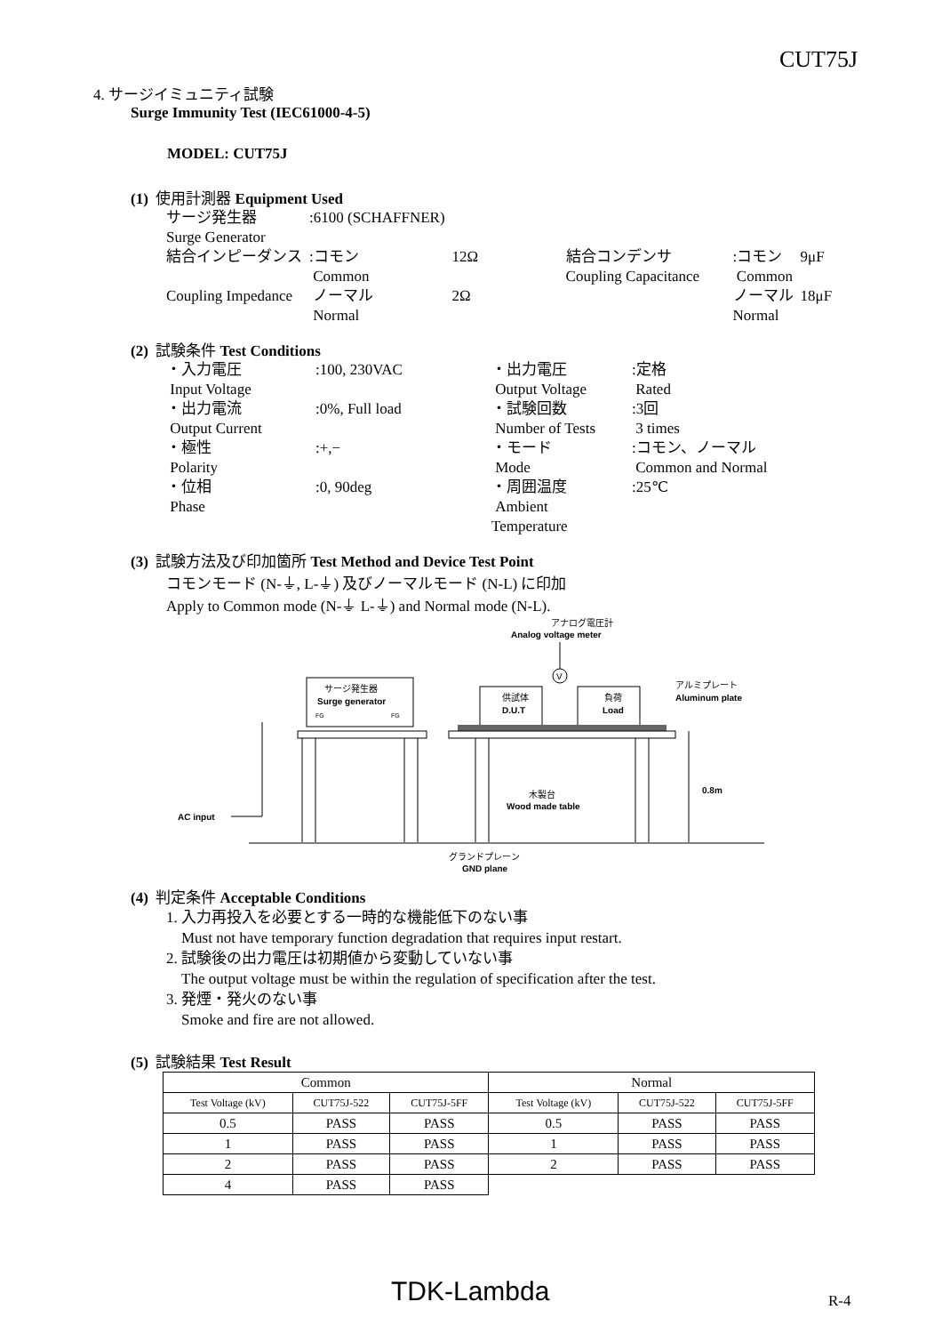CUT75J
4. サージイミュニティ試験
Surge Immunity Test (IEC61000-4-5)
MODEL: CUT75J
(1) 使用計測器 Equipment Used
| サージ発生器 | :6100 (SCHAFFNER) | | | | |
| Surge Generator | | | | | |
| 結合インピーダンス | :コモン Common | 12Ω | 結合コンデンサ Coupling Capacitance | :コモン Common | 9μF |
| Coupling Impedance | ノーマル Normal | 2Ω | | ノーマル Normal | 18μF |
(2) 試験条件 Test Conditions
| ・入力電圧 Input Voltage | :100, 230VAC | ・出力電圧 Output Voltage | :定格 Rated |
| ・出力電流 Output Current | :0%, Full load | ・試験回数 Number of Tests | :3回 3 times |
| ・極性 Polarity | :+,− | ・モード Mode | :コモン、ノーマル Common and Normal |
| ・位相 Phase | :0, 90deg | ・周囲温度 Ambient Temperature | :25℃ |
(3) 試験方法及び印加箇所 Test Method and Device Test Point
コモンモード (N-⏚, L-⏚) 及びノーマルモード (N-L) に印加
Apply to Common mode (N-⏚ L-⏚) and Normal mode (N-L).
アナログ電圧計
Analog voltage meter
V
サージ発生器
Surge generator
FG
FG
供試体
D.U.T
負荷
Load
アルミプレート
Aluminum plate
木製台
Wood made table
0.8m
AC input
グランドプレーン
GND plane
(4) 判定条件 Acceptable Conditions
1. 入力再投入を必要とする一時的な機能低下のない事
Must not have temporary function degradation that requires input restart.
2. 試験後の出力電圧は初期値から変動していない事
The output voltage must be within the regulation of specification after the test.
3. 発煙・発火のない事
Smoke and fire are not allowed.
(5) 試験結果 Test Result
| Common | | | Normal | | |
| --- | --- | --- | --- | --- | --- |
| Test Voltage (kV) | CUT75J-522 | CUT75J-5FF | Test Voltage (kV) | CUT75J-522 | CUT75J-5FF |
| 0.5 | PASS | PASS | 0.5 | PASS | PASS |
| 1 | PASS | PASS | 1 | PASS | PASS |
| 2 | PASS | PASS | 2 | PASS | PASS |
| 4 | PASS | PASS | | | |
TDK-Lambda R-4